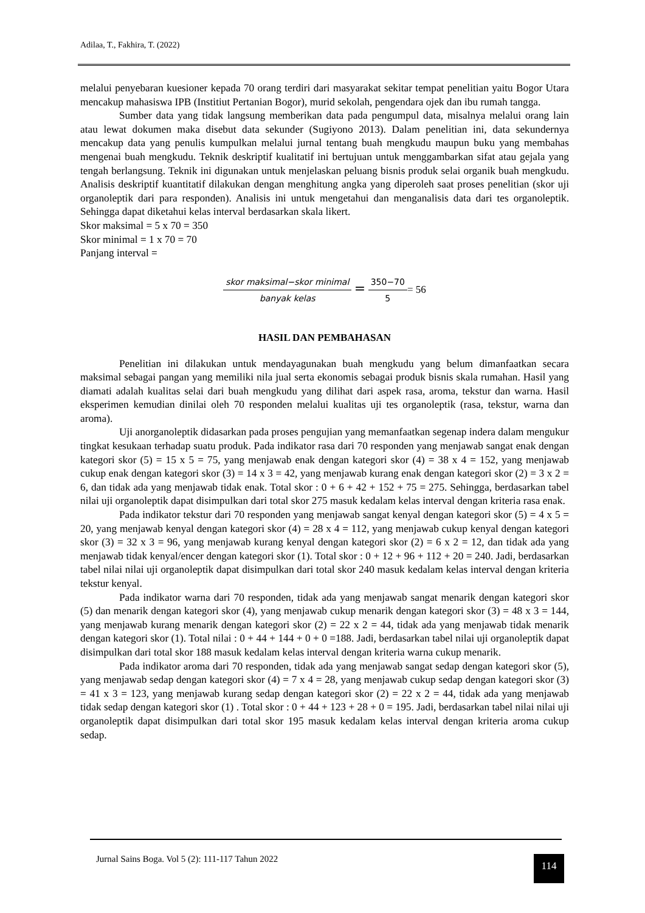Adilaa, T., Fakhira, T. (2022)
melalui penyebaran kuesioner kepada 70 orang terdiri dari masyarakat sekitar tempat penelitian yaitu Bogor Utara mencakup mahasiswa IPB (Institiut Pertanian Bogor), murid sekolah, pengendara ojek dan ibu rumah tangga.
Sumber data yang tidak langsung memberikan data pada pengumpul data, misalnya melalui orang lain atau lewat dokumen maka disebut data sekunder (Sugiyono 2013). Dalam penelitian ini, data sekundernya mencakup data yang penulis kumpulkan melalui jurnal tentang buah mengkudu maupun buku yang membahas mengenai buah mengkudu. Teknik deskriptif kualitatif ini bertujuan untuk menggambarkan sifat atau gejala yang tengah berlangsung. Teknik ini digunakan untuk menjelaskan peluang bisnis produk selai organik buah mengkudu. Analisis deskriptif kuantitatif dilakukan dengan menghitung angka yang diperoleh saat proses penelitian (skor uji organoleptik dari para responden). Analisis ini untuk mengetahui dan menganalisis data dari tes organoleptik. Sehingga dapat diketahui kelas interval berdasarkan skala likert.
Skor maksimal = 5 x 70 = 350
Skor minimal = 1 x 70 = 70
Panjang interval =
skor maksimal−skor minimal banyak kelas = 350−70 5= 56
HASIL DAN PEMBAHASAN
Penelitian ini dilakukan untuk mendayagunakan buah mengkudu yang belum dimanfaatkan secara maksimal sebagai pangan yang memiliki nila jual serta ekonomis sebagai produk bisnis skala rumahan. Hasil yang diamati adalah kualitas selai dari buah mengkudu yang dilihat dari aspek rasa, aroma, tekstur dan warna. Hasil eksperimen kemudian dinilai oleh 70 responden melalui kualitas uji tes organoleptik (rasa, tekstur, warna dan aroma).
Uji anorganoleptik didasarkan pada proses pengujian yang memanfaatkan segenap indera dalam mengukur tingkat kesukaan terhadap suatu produk. Pada indikator rasa dari 70 responden yang menjawab sangat enak dengan kategori skor (5) = 15 x 5 = 75, yang menjawab enak dengan kategori skor (4) = 38 x 4 = 152, yang menjawab cukup enak dengan kategori skor (3) = 14 x 3 = 42, yang menjawab kurang enak dengan kategori skor (2) = 3 x 2 = 6, dan tidak ada yang menjawab tidak enak. Total skor : 0 + 6 + 42 + 152 + 75 = 275. Sehingga, berdasarkan tabel nilai uji organoleptik dapat disimpulkan dari total skor 275 masuk kedalam kelas interval dengan kriteria rasa enak.
Pada indikator tekstur dari 70 responden yang menjawab sangat kenyal dengan kategori skor (5) = 4 x 5 = 20, yang menjawab kenyal dengan kategori skor (4) = 28 x 4 = 112, yang menjawab cukup kenyal dengan kategori skor (3) = 32 x 3 = 96, yang menjawab kurang kenyal dengan kategori skor (2) = 6 x 2 = 12, dan tidak ada yang menjawab tidak kenyal/encer dengan kategori skor (1). Total skor : 0 + 12 + 96 + 112 + 20 = 240. Jadi, berdasarkan tabel nilai nilai uji organoleptik dapat disimpulkan dari total skor 240 masuk kedalam kelas interval dengan kriteria tekstur kenyal.
Pada indikator warna dari 70 responden, tidak ada yang menjawab sangat menarik dengan kategori skor (5) dan menarik dengan kategori skor (4), yang menjawab cukup menarik dengan kategori skor (3) = 48 x 3 = 144, yang menjawab kurang menarik dengan kategori skor (2) = 22 x 2 = 44, tidak ada yang menjawab tidak menarik dengan kategori skor (1). Total nilai : 0 + 44 + 144 + 0 + 0 =188. Jadi, berdasarkan tabel nilai uji organoleptik dapat disimpulkan dari total skor 188 masuk kedalam kelas interval dengan kriteria warna cukup menarik.
Pada indikator aroma dari 70 responden, tidak ada yang menjawab sangat sedap dengan kategori skor (5), yang menjawab sedap dengan kategori skor (4) = 7 x 4 = 28, yang menjawab cukup sedap dengan kategori skor (3) = 41 x 3 = 123, yang menjawab kurang sedap dengan kategori skor (2) = 22 x 2 = 44, tidak ada yang menjawab tidak sedap dengan kategori skor (1) . Total skor : 0 + 44 + 123 + 28 + 0 = 195. Jadi, berdasarkan tabel nilai nilai uji organoleptik dapat disimpulkan dari total skor 195 masuk kedalam kelas interval dengan kriteria aroma cukup sedap.
Jurnal Sains Boga. Vol 5 (2): 111-117 Tahun 2022
114